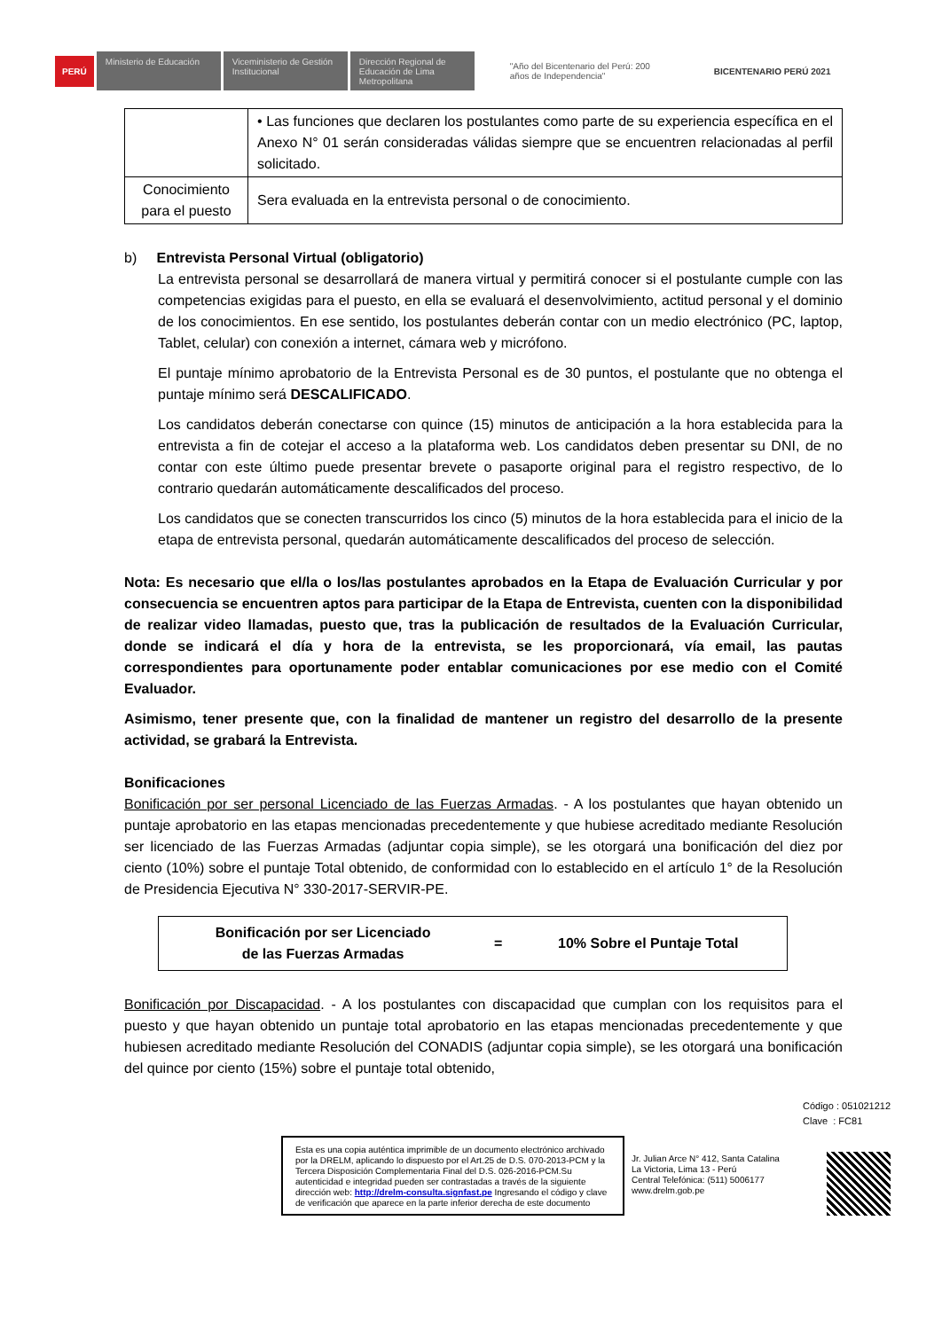PERÚ Ministerio de Educación Viceministerio de Gestión Institucional Dirección Regional de Educación de Lima Metropolitana "Año del Bicentenario del Perú: 200 años de Independencia" BICENTENARIO PERÚ 2021
| | • Las funciones que declaren los postulantes como parte de su experiencia específica en el Anexo N° 01 serán consideradas válidas siempre que se encuentren relacionadas al perfil solicitado. |
| Conocimiento para el puesto | Sera evaluada en la entrevista personal o de conocimiento. |
b) Entrevista Personal Virtual (obligatorio)
La entrevista personal se desarrollará de manera virtual y permitirá conocer si el postulante cumple con las competencias exigidas para el puesto, en ella se evaluará el desenvolvimiento, actitud personal y el dominio de los conocimientos. En ese sentido, los postulantes deberán contar con un medio electrónico (PC, laptop, Tablet, celular) con conexión a internet, cámara web y micrófono.
El puntaje mínimo aprobatorio de la Entrevista Personal es de 30 puntos, el postulante que no obtenga el puntaje mínimo será DESCALIFICADO.
Los candidatos deberán conectarse con quince (15) minutos de anticipación a la hora establecida para la entrevista a fin de cotejar el acceso a la plataforma web. Los candidatos deben presentar su DNI, de no contar con este último puede presentar brevete o pasaporte original para el registro respectivo, de lo contrario quedarán automáticamente descalificados del proceso.
Los candidatos que se conecten transcurridos los cinco (5) minutos de la hora establecida para el inicio de la etapa de entrevista personal, quedarán automáticamente descalificados del proceso de selección.
Nota: Es necesario que el/la o los/las postulantes aprobados en la Etapa de Evaluación Curricular y por consecuencia se encuentren aptos para participar de la Etapa de Entrevista, cuenten con la disponibilidad de realizar video llamadas, puesto que, tras la publicación de resultados de la Evaluación Curricular, donde se indicará el día y hora de la entrevista, se les proporcionará, vía email, las pautas correspondientes para oportunamente poder entablar comunicaciones por ese medio con el Comité Evaluador.
Asimismo, tener presente que, con la finalidad de mantener un registro del desarrollo de la presente actividad, se grabará la Entrevista.
Bonificaciones
Bonificación por ser personal Licenciado de las Fuerzas Armadas. - A los postulantes que hayan obtenido un puntaje aprobatorio en las etapas mencionadas precedentemente y que hubiese acreditado mediante Resolución ser licenciado de las Fuerzas Armadas (adjuntar copia simple), se les otorgará una bonificación del diez por ciento (10%) sobre el puntaje Total obtenido, de conformidad con lo establecido en el artículo 1° de la Resolución de Presidencia Ejecutiva N° 330-2017-SERVIR-PE.
| Bonificación por ser Licenciado de las Fuerzas Armadas | = | 10% Sobre el Puntaje Total |
Bonificación por Discapacidad. - A los postulantes con discapacidad que cumplan con los requisitos para el puesto y que hayan obtenido un puntaje total aprobatorio en las etapas mencionadas precedentemente y que hubiesen acreditado mediante Resolución del CONADIS (adjuntar copia simple), se les otorgará una bonificación del quince por ciento (15%) sobre el puntaje total obtenido,
Código : 051021212
Clave : FC81
Esta es una copia auténtica imprimible de un documento electrónico archivado por la DRELM, aplicando lo dispuesto por el Art.25 de D.S. 070-2013-PCM y la Tercera Disposición Complementaria Final del D.S. 026-2016-PCM.Su autenticidad e integridad pueden ser contrastadas a través de la siguiente dirección web: http://drelm-consulta.signfast.pe Ingresando el código y clave de verificación que aparece en la parte inferior derecha de este documento
Jr. Julian Arce N° 412, Santa Catalina
La Victoria, Lima 13 - Perú
Central Telefónica: (511) 5006177
www.drelm.gob.pe